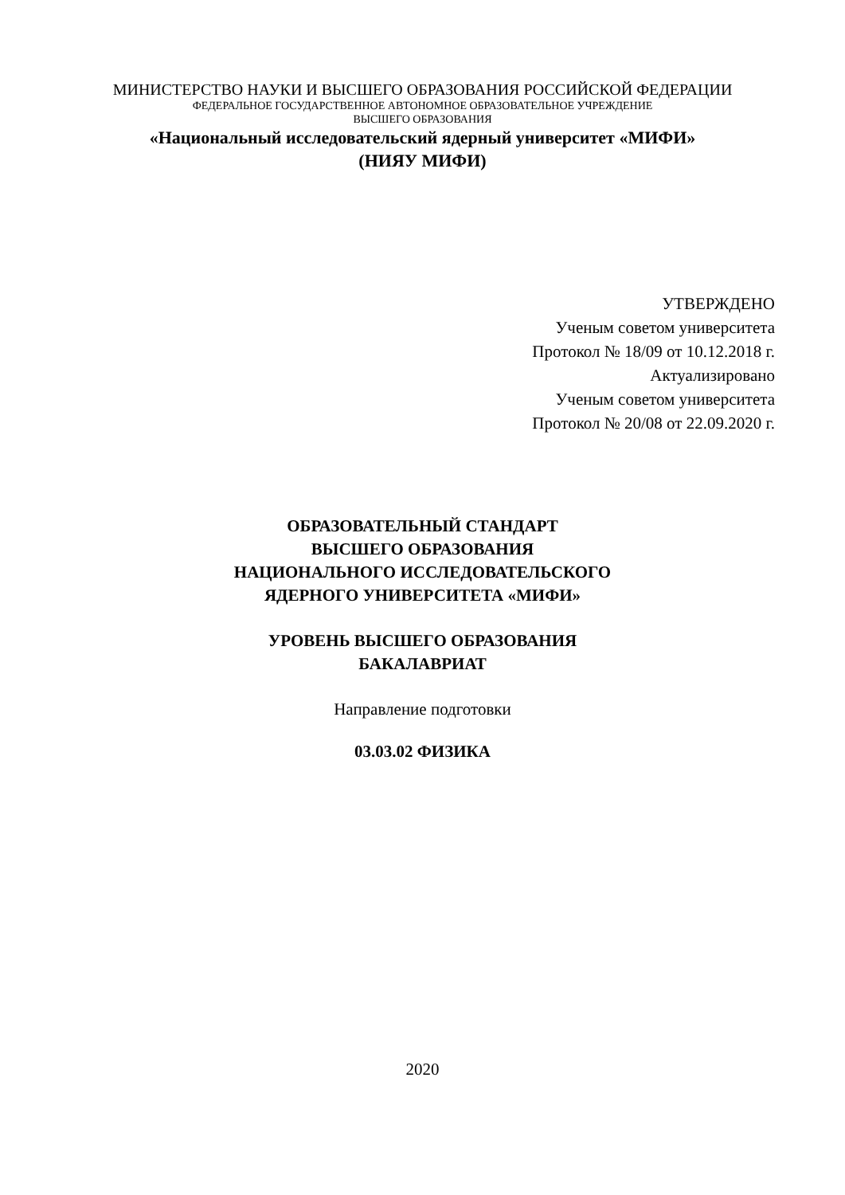МИНИСТЕРСТВО НАУКИ И ВЫСШЕГО ОБРАЗОВАНИЯ РОССИЙСКОЙ ФЕДЕРАЦИИ
ФЕДЕРАЛЬНОЕ ГОСУДАРСТВЕННОЕ АВТОНОМНОЕ ОБРАЗОВАТЕЛЬНОЕ УЧРЕЖДЕНИЕ
ВЫСШЕГО ОБРАЗОВАНИЯ
«Национальный исследовательский ядерный университет «МИФИ»
(НИЯУ МИФИ)
УТВЕРЖДЕНО
Ученым советом университета
Протокол № 18/09 от 10.12.2018 г.
Актуализировано
Ученым советом университета
Протокол № 20/08 от 22.09.2020 г.
ОБРАЗОВАТЕЛЬНЫЙ СТАНДАРТ
ВЫСШЕГО ОБРАЗОВАНИЯ
НАЦИОНАЛЬНОГО ИССЛЕДОВАТЕЛЬСКОГО
ЯДЕРНОГО УНИВЕРСИТЕТА «МИФИ»
УРОВЕНЬ ВЫСШЕГО ОБРАЗОВАНИЯ
БАКАЛАВРИАТ
Направление подготовки
03.03.02 ФИЗИКА
2020